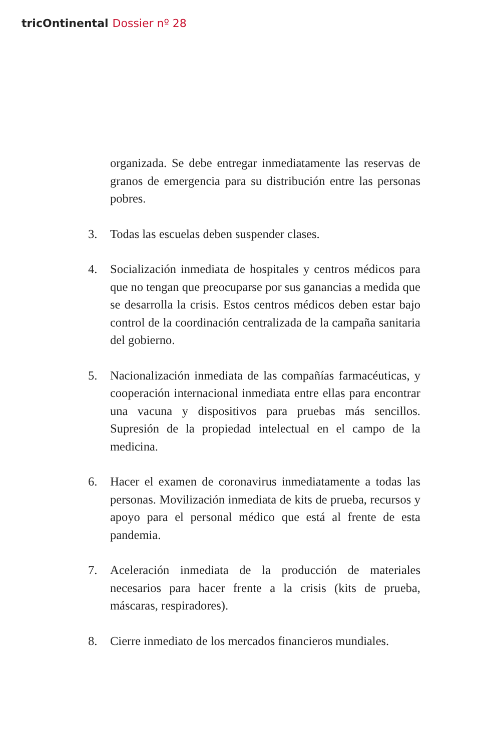tricOntinental Dossier nº 28
organizada. Se debe entregar inmediatamente las reservas de granos de emergencia para su distribución entre las personas pobres.
3. Todas las escuelas deben suspender clases.
4. Socialización inmediata de hospitales y centros médicos para que no tengan que preocuparse por sus ganancias a medida que se desarrolla la crisis. Estos centros médicos deben estar bajo control de la coordinación centralizada de la campaña sanitaria del gobierno.
5. Nacionalización inmediata de las compañías farmacéuticas, y cooperación internacional inmediata entre ellas para encontrar una vacuna y dispositivos para pruebas más sencillos. Supresión de la propiedad intelectual en el campo de la medicina.
6. Hacer el examen de coronavirus inmediatamente a todas las personas. Movilización inmediata de kits de prueba, recursos y apoyo para el personal médico que está al frente de esta pandemia.
7. Aceleración inmediata de la producción de materiales necesarios para hacer frente a la crisis (kits de prueba, máscaras, respiradores).
8. Cierre inmediato de los mercados financieros mundiales.